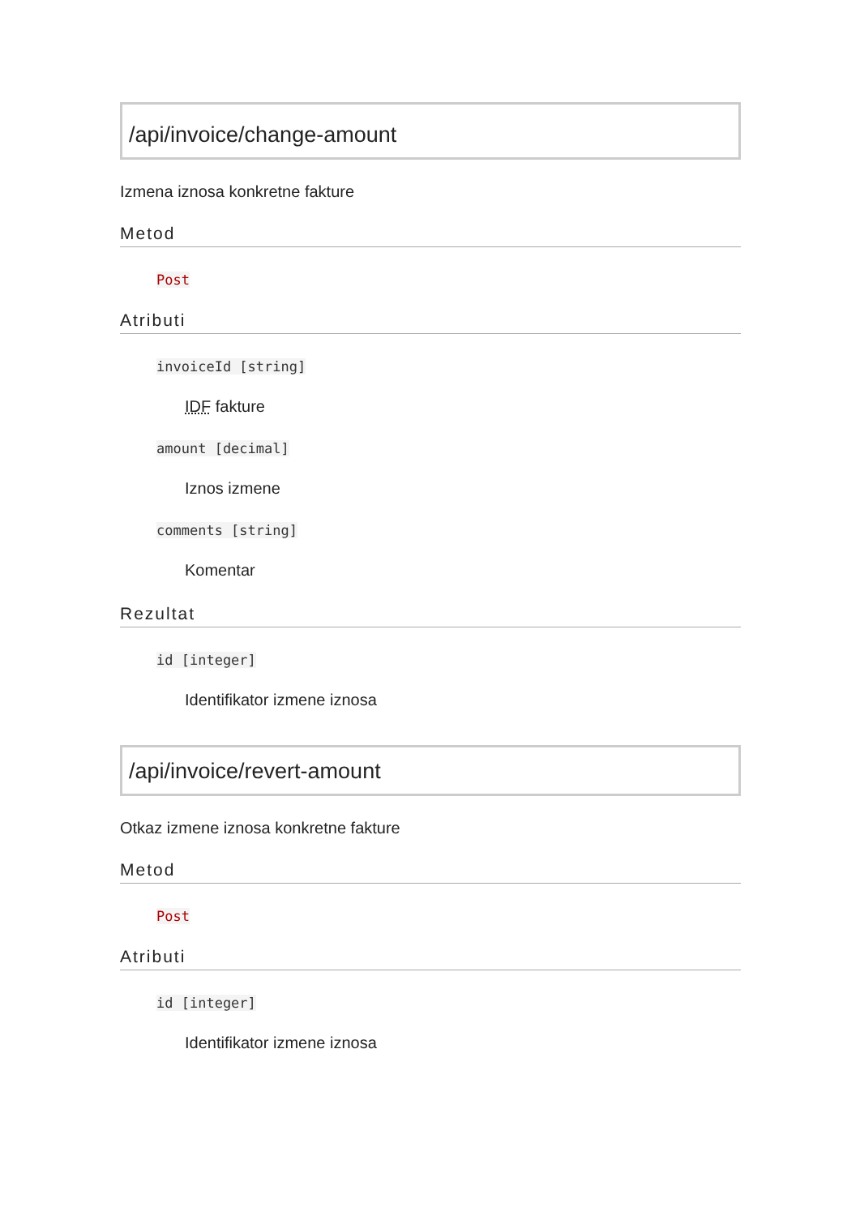/api/invoice/change-amount
Izmena iznosa konkretne fakture
Metod
Post
Atributi
invoiceId [string]
IDF fakture
amount [decimal]
Iznos izmene
comments [string]
Komentar
Rezultat
id [integer]
Identifikator izmene iznosa
/api/invoice/revert-amount
Otkaz izmene iznosa konkretne fakture
Metod
Post
Atributi
id [integer]
Identifikator izmene iznosa